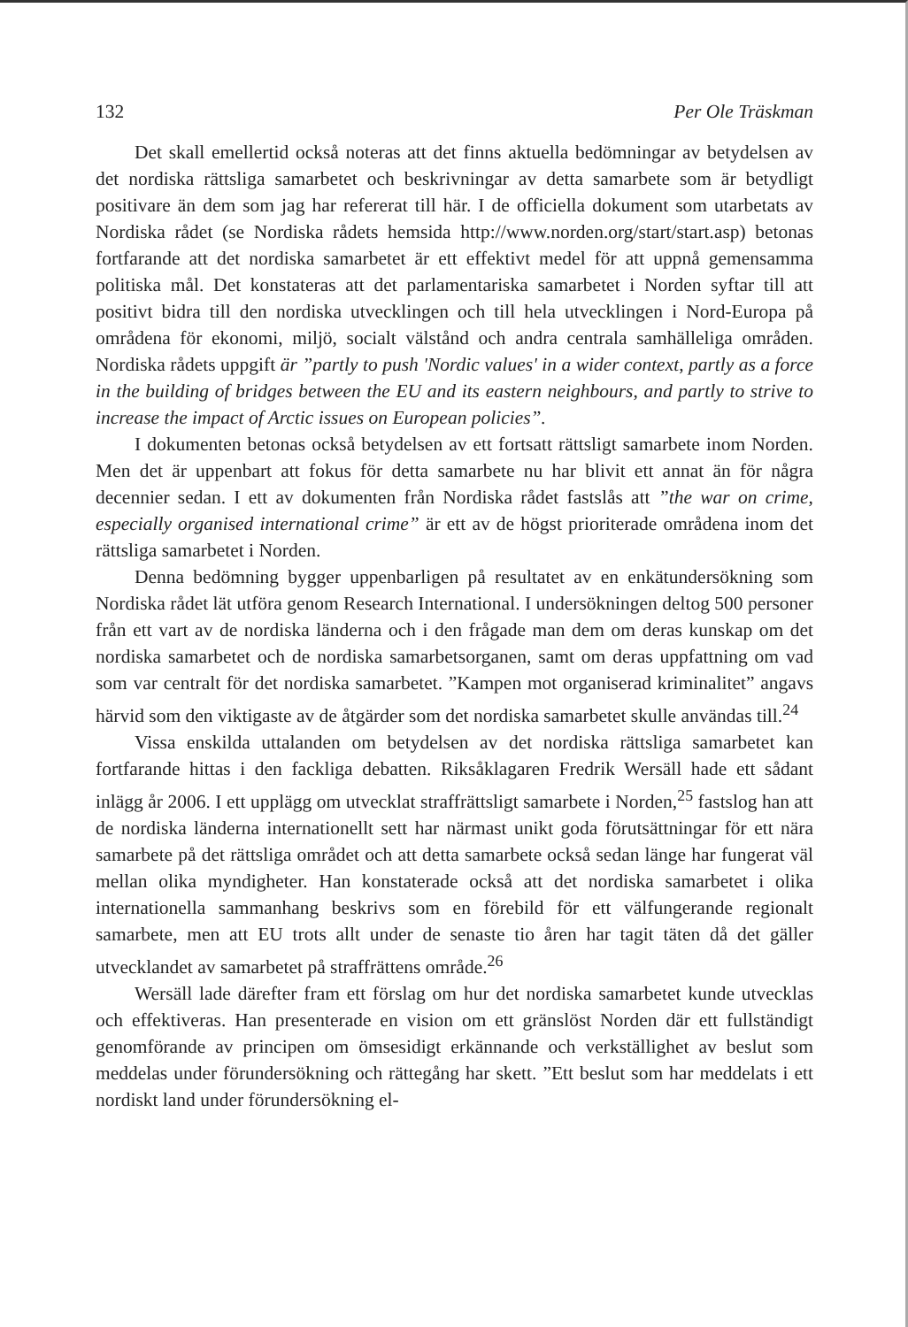132 Per Ole Träskman
Det skall emellertid också noteras att det finns aktuella bedömningar av betydelsen av det nordiska rättsliga samarbetet och beskrivningar av detta samarbete som är betydligt positivare än dem som jag har refererat till här. I de officiella dokument som utarbetats av Nordiska rådet (se Nordiska rådets hemsida http://www.norden.org/start/start.asp) betonas fortfarande att det nordiska samarbetet är ett effektivt medel för att uppnå gemensamma politiska mål. Det konstateras att det parlamentariska samarbetet i Norden syftar till att positivt bidra till den nordiska utvecklingen och till hela utvecklingen i Nord-Europa på områdena för ekonomi, miljö, socialt välstånd och andra centrala samhälleliga områden. Nordiska rådets uppgift är ”partly to push 'Nordic values' in a wider context, partly as a force in the building of bridges between the EU and its eastern neighbours, and partly to strive to increase the impact of Arctic issues on European policies”.
I dokumenten betonas också betydelsen av ett fortsatt rättsligt samarbete inom Norden. Men det är uppenbart att fokus för detta samarbete nu har blivit ett annat än för några decennier sedan. I ett av dokumenten från Nordiska rådet fastslås att ”the war on crime, especially organised international crime” är ett av de högst prioriterade områdena inom det rättsliga samarbetet i Norden.
Denna bedömning bygger uppenbarligen på resultatet av en enkätundersökning som Nordiska rådet lät utföra genom Research International. I undersökningen deltog 500 personer från ett vart av de nordiska länderna och i den frågade man dem om deras kunskap om det nordiska samarbetet och de nordiska samarbetsorganen, samt om deras uppfattning om vad som var centralt för det nordiska samarbetet. ”Kampen mot organiserad kriminalitet” angavs härvid som den viktigaste av de åtgärder som det nordiska samarbetet skulle användas till.<sup>24</sup>
Vissa enskilda uttalanden om betydelsen av det nordiska rättsliga samarbetet kan fortfarande hittas i den fackliga debatten. Riksåklagaren Fredrik Wersäll hade ett sådant inlägg år 2006. I ett upplägg om utvecklat straffrättsligt samarbete i Norden,<sup>25</sup> fastslog han att de nordiska länderna internationellt sett har närmast unikt goda förutsättningar för ett nära samarbete på det rättsliga området och att detta samarbete också sedan länge har fungerat väl mellan olika myndigheter. Han konstaterade också att det nordiska samarbetet i olika internationella sammanhang beskrivs som en förebild för ett välfungerande regionalt samarbete, men att EU trots allt under de senaste tio åren har tagit täten då det gäller utvecklandet av samarbetet på straffrättens område.<sup>26</sup>
Wersäll lade därefter fram ett förslag om hur det nordiska samarbetet kunde utvecklas och effektiveras. Han presenterade en vision om ett gränslöst Norden där ett fullständigt genomförande av principen om ömsesidigt erkännande och verkställighet av beslut som meddelas under förundersökning och rättegång har skett. ”Ett beslut som har meddelats i ett nordiskt land under förundersökning el-